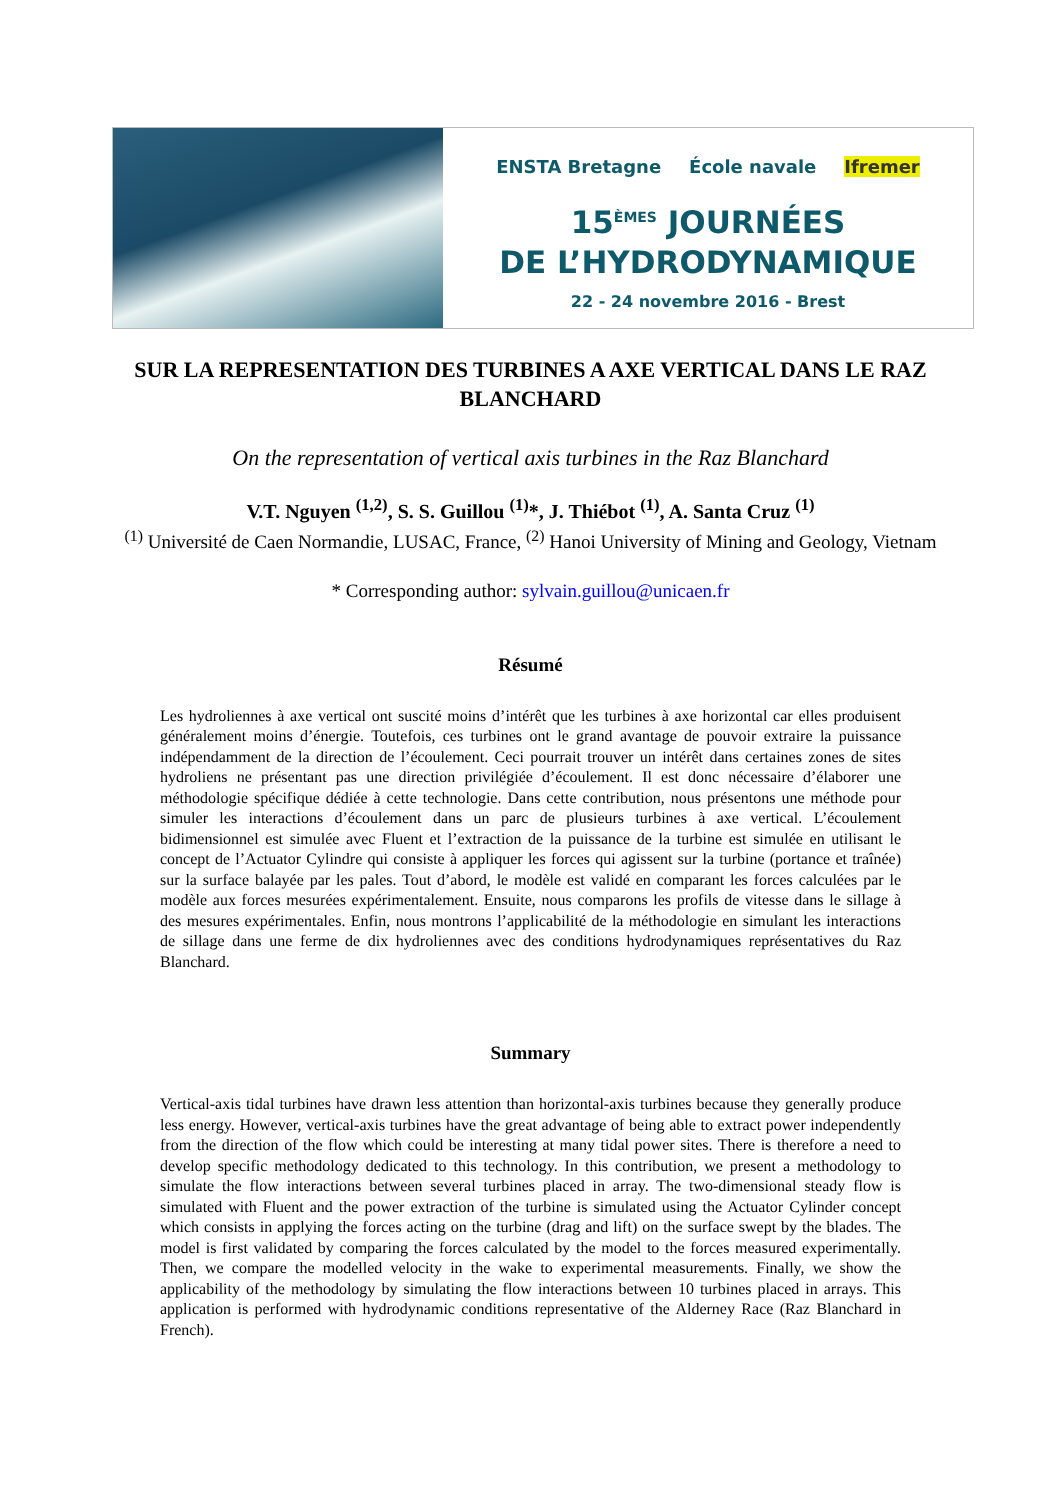ENSTA Bretagne École navale Ifremer
15<sup>ÈMES</sup> JOURNÉES
DE L’HYDRODYNAMIQUE
22 - 24 novembre 2016 - Brest
SUR LA REPRESENTATION DES TURBINES A AXE VERTICAL DANS LE RAZ BLANCHARD
On the representation of vertical axis turbines in the Raz Blanchard
V.T. Nguyen <sup>(1,2)</sup>, S. S. Guillou <sup>(1)</sup>*, J. Thiébot <sup>(1)</sup>, A. Santa Cruz <sup>(1)</sup>
<sup>(1)</sup> Université de Caen Normandie, LUSAC, France, <sup>(2)</sup> Hanoi University of Mining and Geology, Vietnam
* Corresponding author: sylvain.guillou@unicaen.fr
Résumé
Les hydroliennes à axe vertical ont suscité moins d’intérêt que les turbines à axe horizontal car elles produisent généralement moins d’énergie. Toutefois, ces turbines ont le grand avantage de pouvoir extraire la puissance indépendamment de la direction de l’écoulement. Ceci pourrait trouver un intérêt dans certaines zones de sites hydroliens ne présentant pas une direction privilégiée d’écoulement. Il est donc nécessaire d’élaborer une méthodologie spécifique dédiée à cette technologie. Dans cette contribution, nous présentons une méthode pour simuler les interactions d’écoulement dans un parc de plusieurs turbines à axe vertical. L’écoulement bidimensionnel est simulée avec Fluent et l’extraction de la puissance de la turbine est simulée en utilisant le concept de l’Actuator Cylindre qui consiste à appliquer les forces qui agissent sur la turbine (portance et traînée) sur la surface balayée par les pales. Tout d’abord, le modèle est validé en comparant les forces calculées par le modèle aux forces mesurées expérimentalement. Ensuite, nous comparons les profils de vitesse dans le sillage à des mesures expérimentales. Enfin, nous montrons l’applicabilité de la méthodologie en simulant les interactions de sillage dans une ferme de dix hydroliennes avec des conditions hydrodynamiques représentatives du Raz Blanchard.
Summary
Vertical-axis tidal turbines have drawn less attention than horizontal-axis turbines because they generally produce less energy. However, vertical-axis turbines have the great advantage of being able to extract power independently from the direction of the flow which could be interesting at many tidal power sites. There is therefore a need to develop specific methodology dedicated to this technology. In this contribution, we present a methodology to simulate the flow interactions between several turbines placed in array. The two-dimensional steady flow is simulated with Fluent and the power extraction of the turbine is simulated using the Actuator Cylinder concept which consists in applying the forces acting on the turbine (drag and lift) on the surface swept by the blades. The model is first validated by comparing the forces calculated by the model to the forces measured experimentally. Then, we compare the modelled velocity in the wake to experimental measurements. Finally, we show the applicability of the methodology by simulating the flow interactions between 10 turbines placed in arrays. This application is performed with hydrodynamic conditions representative of the Alderney Race (Raz Blanchard in French).